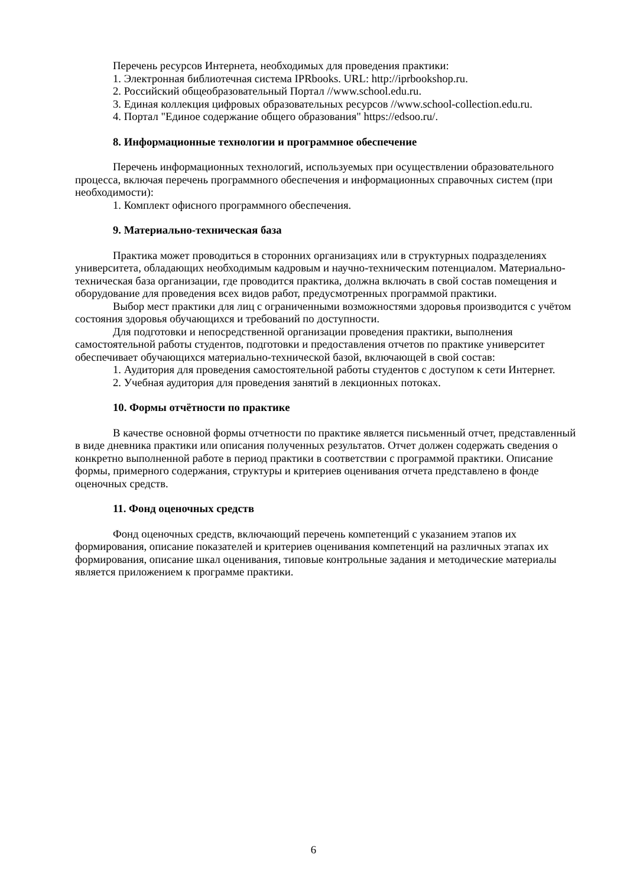Перечень ресурсов Интернета, необходимых для проведения практики:
1. Электронная библиотечная система IPRbooks. URL: http://iprbookshop.ru.
2. Российский общеобразовательный Портал //www.school.edu.ru.
3. Единая коллекция цифровых образовательных ресурсов //www.school-collection.edu.ru.
4. Портал "Единое содержание общего образования" https://edsoo.ru/.
8. Информационные технологии и программное обеспечение
Перечень информационных технологий, используемых при осуществлении образовательного процесса, включая перечень программного обеспечения и информационных справочных систем (при необходимости):
1. Комплект офисного программного обеспечения.
9. Материально-техническая база
Практика может проводиться в сторонних организациях или в структурных подразделениях университета, обладающих необходимым кадровым и научно-техническим потенциалом. Материально-техническая база организации, где проводится практика, должна включать в свой состав помещения и оборудование для проведения всех видов работ, предусмотренных программой практики.
Выбор мест практики для лиц с ограниченными возможностями здоровья производится с учётом состояния здоровья обучающихся и требований по доступности.
Для подготовки и непосредственной организации проведения практики, выполнения самостоятельной работы студентов, подготовки и предоставления отчетов по практике университет обеспечивает обучающихся материально-технической базой, включающей в свой состав:
1. Аудитория для проведения самостоятельной работы студентов с доступом к сети Интернет.
2. Учебная аудитория для проведения занятий в лекционных потоках.
10. Формы отчётности по практике
В качестве основной формы отчетности по практике является письменный отчет, представленный в виде дневника практики или описания полученных результатов. Отчет должен содержать сведения о конкретно выполненной работе в период практики в соответствии с программой практики. Описание формы, примерного содержания, структуры и критериев оценивания отчета представлено в фонде оценочных средств.
11. Фонд оценочных средств
Фонд оценочных средств, включающий перечень компетенций с указанием этапов их формирования, описание показателей и критериев оценивания компетенций на различных этапах их формирования, описание шкал оценивания, типовые контрольные задания и методические материалы является приложением к программе практики.
6